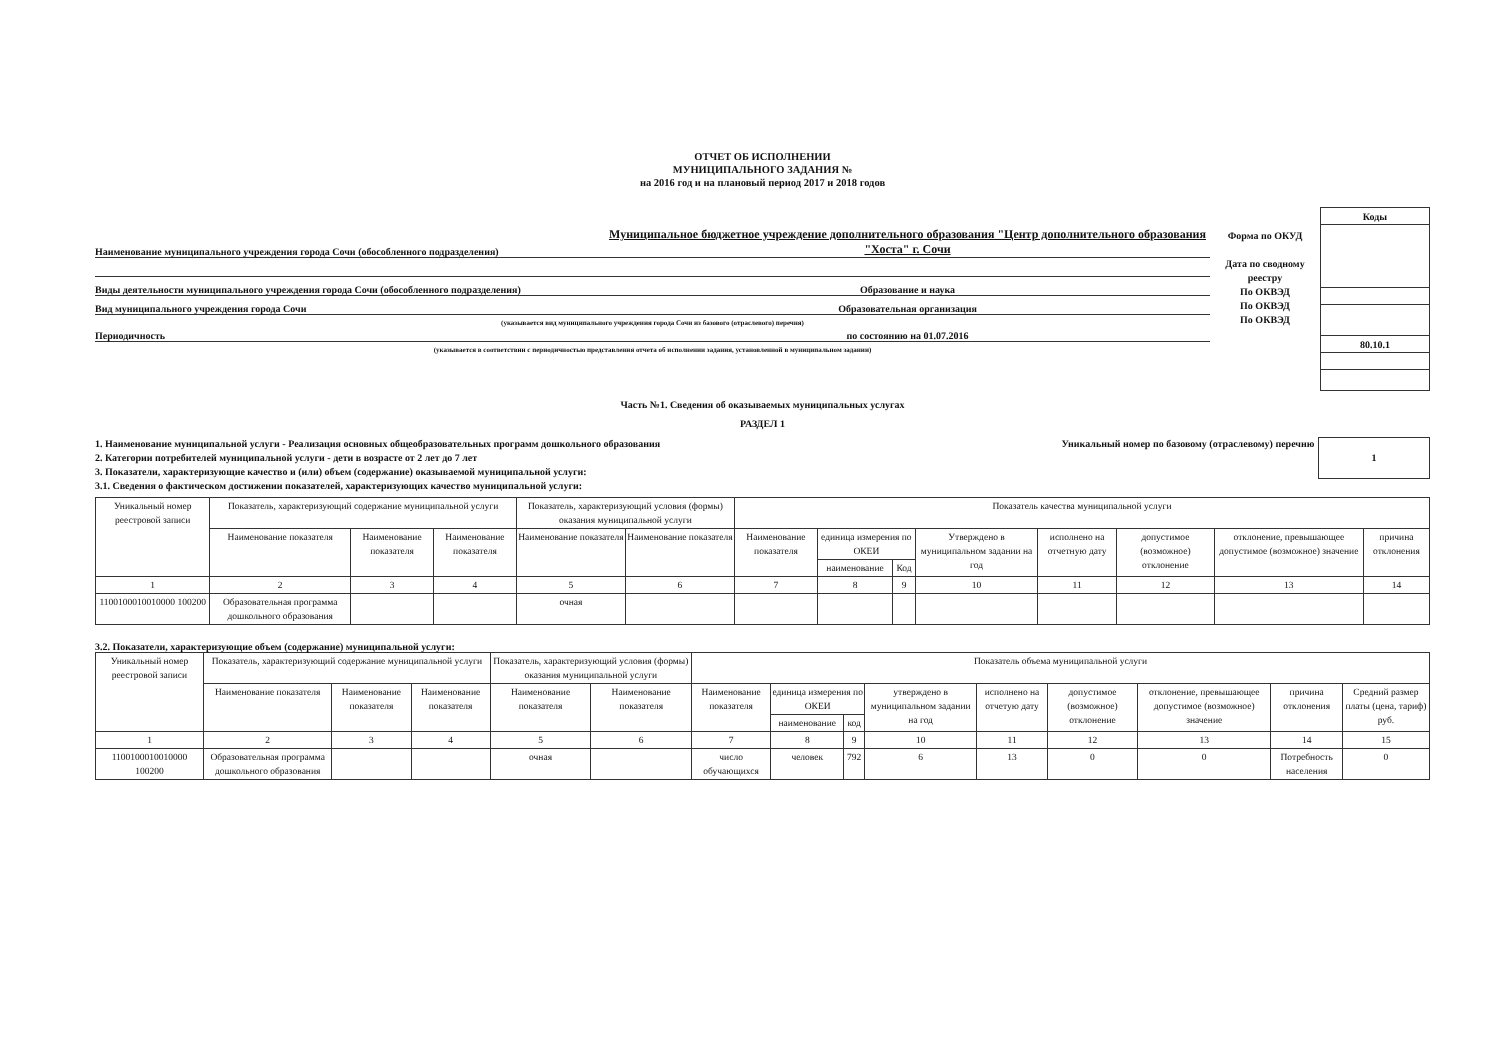ОТЧЕТ ОБ ИСПОЛНЕНИИ
МУНИЦИПАЛЬНОГО ЗАДАНИЯ №
на 2016 год и на плановый период 2017 и 2018 годов
Наименование муниципального учреждения города Сочи (обособленного подразделения)
Муниципальное бюджетное учреждение дополнительного образования "Центр дополнительного образования "Хоста" г. Сочи
Виды деятельности муниципального учреждения города Сочи (обособленного подразделения)
Образование и наука
Вид муниципального учреждения города Сочи
Образовательная организация
(указывается вид муниципального учреждения города Сочи из базового (отраслевого) перечня)
Периодичность
по состоянию на 01.07.2016
(указывается в соответствии с периодичностью представления отчета об исполнении задания, установленной в муниципальном задании)
Форма по ОКУД
Дата по сводному реестру
По ОКВЭД
По ОКВЭД
По ОКВЭД
| Коды |
| 80.10.1 |
Часть №1. Сведения об оказываемых муниципальных услугах
РАЗДЕЛ 1
1. Наименование муниципальной услуги - Реализация основных общеобразовательных программ дошкольного образования
2. Категории потребителей муниципальной услуги - дети в возрасте от 2 лет до 7 лет
3. Показатели, характеризующие качество и (или) объем (содержание) оказываемой муниципальной услуги:
3.1. Сведения о фактическом достижении показателей, характеризующих качество муниципальной услуги:
Уникальный номер по базовому (отраслевому) перечню
1
| Уникальный номер реестровой записи | Показатель, характеризующий содержание муниципальной услуги | | | Показатель, характеризующий условия (формы) оказания муниципальной услуги | | Показатель качества муниципальной услуги | | | | | | | |
| --- | --- | --- | --- | --- | --- | --- | --- | --- | --- | --- | --- | --- | --- |
| | Наименование показателя | Наименование показателя | Наименование показателя | Наименование показателя | Наименование показателя | Наименование показателя | единица измерения по ОКЕИ | | Утверждено в муниципальном задании на год | исполнено на отчетную дату | допустимое (возможное) отклонение | отклонение, превышающее допустимое (возможное) значение | причина отклонения |
| | | | | | | | наименование | Код | | | | | |
| 1 | 2 | 3 | 4 | 5 | 6 | 7 | 8 | 9 | 10 | 11 | 12 | 13 | 14 |
| 1100100010010000 100200 | Образовательная программа дошкольного образования | | | очная | | | | | | | | | |
3.2. Показатели, характеризующие объем (содержание) муниципальной услуги:
| Уникальный номер реестровой записи | Показатель, характеризующий содержание муниципальной услуги | | | Показатель, характеризующий условия (формы) оказания муниципальной услуги | | Показатель объема муниципальной услуги | | | | | | | | |
| --- | --- | --- | --- | --- | --- | --- | --- | --- | --- | --- | --- | --- | --- | --- |
| | Наименование показателя | Наименование показателя | Наименование показателя | Наименование показателя | Наименование показателя | Наименование показателя | единица измерения по ОКЕИ | | утверждено в муниципальном задании на год | исполнено на отчетую дату | допустимое (возможное) отклонение | отклонение, превышающее допустимое (возможное) значение | причина отклонения | Средний размер платы (цена, тариф) руб. |
| | | | | | | | наименование | код | | | | | | |
| 1 | 2 | 3 | 4 | 5 | 6 | 7 | 8 | 9 | 10 | 11 | 12 | 13 | 14 | 15 |
| 1100100010010000 100200 | Образовательная программа дошкольного образования | | | очная | | число обучающихся | человек | 792 | 6 | 13 | 0 | 0 | Потребность населения | 0 |